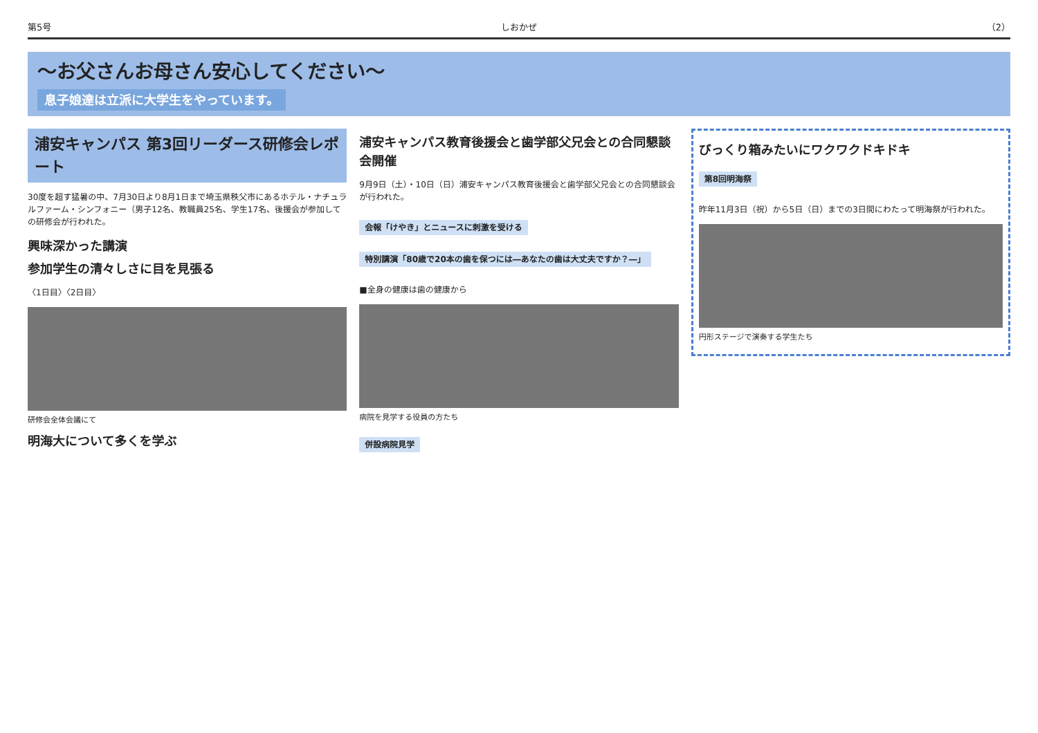第5号 しおかぜ （2）
～お父さんお母さん安心してください～
息子娘達は立派に大学生をやっています。
浦安キャンパス 第3回リーダース研修会レポート
30度を超す猛暑の中、7月30日より8月1日まで埼玉県秩父市にあるホテル・ナチュラルファーム・シンフォニー（男子12名、教職員25名、学生17名、後援会が参加しての研修会が行われた。
興味深かった講演
参加学生の清々しさに目を見張る
〈1日目〉〈2日目〉
研修会全体会議にて
明海大について多くを学ぶ
浦安キャンパス教育後援会と歯学部父兄会との合同懇談会開催
9月9日（土）・10日（日）浦安キャンパス教育後援会と歯学部父兄会との合同懇談会が行われた。
会報「けやき」とニュースに刺激を受ける
特別講演「80歳で20本の歯を保つには―あなたの歯は大丈夫ですか？―」
■全身の健康は歯の健康から
病院を見学する役員の方たち
併設病院見学
びっくり箱みたいにワクワクドキドキ
第8回明海祭
昨年11月3日（祝）から5日（日）までの3日間にわたって明海祭が行われた。
円形ステージで演奏する学生たち